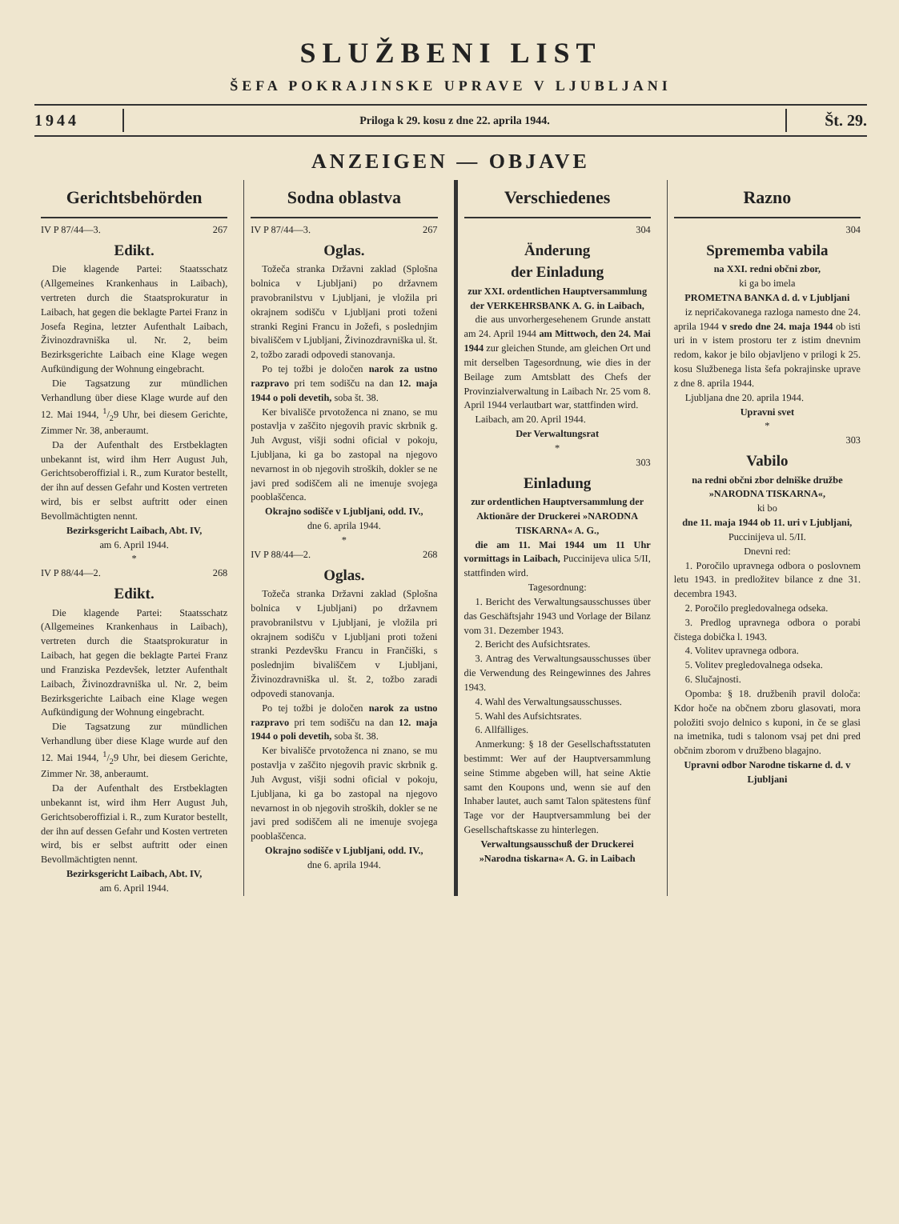SLUŽBENI LIST
ŠEFA POKRAJINSKE UPRAVE V LJUBLJANI
1944 Priloga k 29. kosu z dne 22. aprila 1944. Št. 29.
ANZEIGEN — OBJAVE
Gerichtsbehörden
IV P 87/44—3. 267
Edikt.
Die klagende Partei: Staatsschatz (Allgemeines Krankenhaus in Laibach), vertreten durch die Staatsprokuratur in Laibach, hat gegen die beklagte Partei Franz in Josefa Regina, letzter Aufenthalt Laibach, Živinozdravniška ul. Nr. 2, beim Bezirksgerichte Laibach eine Klage wegen Aufkündigung der Wohnung eingebracht.
Die Tagsatzung zur mündlichen Verhandlung über diese Klage wurde auf den 12. Mai 1944, 1/29 Uhr, bei diesem Gerichte, Zimmer Nr. 38, anberaumt.
Da der Aufenthalt des Erstbeklagten unbekannt ist, wird ihm Herr August Juh, Gerichtsoberoffizial i. R., zum Kurator bestellt, der ihn auf dessen Gefahr und Kosten vertreten wird, bis er selbst auftritt oder einen Bevollmächtigten nennt.
Bezirksgericht Laibach, Abt. IV,
am 6. April 1944.
*
IV P 88/44—2. 268
Edikt.
Die klagende Partei: Staatsschatz (Allgemeines Krankenhaus in Laibach), vertreten durch die Staatsprokuratur in Laibach, hat gegen die beklagte Partei Franz und Franziska Pezdevšek, letzter Aufenthalt Laibach, Živinozdravniška ul. Nr. 2, beim Bezirksgerichte Laibach eine Klage wegen Aufkündigung der Wohnung eingebracht.
Die Tagsatzung zur mündlichen Verhandlung über diese Klage wurde auf den 12. Mai 1944, 1/29 Uhr, bei diesem Gerichte, Zimmer Nr. 38, anberaumt.
Da der Aufenthalt des Erstbeklagten unbekannt ist, wird ihm Herr August Juh, Gerichtsoberoffizial i. R., zum Kurator bestellt, der ihn auf dessen Gefahr und Kosten vertreten wird, bis er selbst auftritt oder einen Bevollmächtigten nennt.
Bezirksgericht Laibach, Abt. IV,
am 6. April 1944.
Sodna oblastva
IV P 87/44—3. 267
Oglas.
Tožeča stranka Državni zaklad (Splošna bolnica v Ljubljani) po državnem pravobranilstvu v Ljubljani, je vložila pri okrajnem sodišču v Ljubljani proti toženi stranki Regini Francu in Jožefi, s poslednjim bivališčem v Ljubljani, Živinozdravniška ul. št. 2, tožbo zaradi odpovedi stanovanja.
Po tej tožbi je določen narok za ustno razpravo pri tem sodišču na dan 12. maja 1944 o poli devetih, soba št. 38.
Ker bivališče prvotoženca ni znano, se mu postavlja v zaščito njegovih pravic skrbnik g. Juh Avgust, višji sodni oficial v pokoju, Ljubljana, ki ga bo zastopal na njegovo nevarnost in ob njegovih stroških, dokler se ne javi pred sodiščem ali ne imenuje svojega pooblaščenca.
Okrajno sodišče v Ljubljani, odd. IV.,
dne 6. aprila 1944.
*
IV P 88/44—2. 268
Oglas.
Tožeča stranka Državni zaklad (Splošna bolnica v Ljubljani) po državnem pravobranilstvu v Ljubljani, je vložila pri okrajnem sodišču v Ljubljani proti toženi stranki Pezdevšku Francu in Frančiški, s poslednjim bivališčem v Ljubljani, Živinozdravniška ul. št. 2, tožbo zaradi odpovedi stanovanja.
Po tej tožbi je določen narok za ustno razpravo pri tem sodišču na dan 12. maja 1944 o poli devetih, soba št. 38.
Ker bivališče prvotoženca ni znano, se mu postavlja v zaščito njegovih pravic skrbnik g. Juh Avgust, višji sodni oficial v pokoju, Ljubljana, ki ga bo zastopal na njegovo nevarnost in ob njegovih stroških, dokler se ne javi pred sodiščem ali ne imenuje svojega pooblaščenca.
Okrajno sodišče v Ljubljani, odd. IV.,
dne 6. aprila 1944.
Verschiedenes
304
Änderung
der Einladung
zur XXI. ordentlichen Hauptversammlung der VERKEHRSBANK A. G. in Laibach,
die aus unvorhergesehenem Grunde anstatt am 24. April 1944 am Mittwoch, den 24. Mai 1944 zur gleichen Stunde, am gleichen Ort und mit derselben Tagesordnung, wie dies in der Beilage zum Amtsblatt des Chefs der Provinzialverwaltung in Laibach Nr. 25 vom 8. April 1944 verlautbart war, stattfinden wird.
Laibach, am 20. April 1944.
Der Verwaltungsrat
*
303
Einladung
zur ordentlichen Hauptversammlung der Aktionäre der Druckerei »NARODNA TISKARNA« A. G.,
die am 11. Mai 1944 um 11 Uhr vormittags in Laibach, Puccinijeva ulica 5/II, stattfinden wird.
Tagesordnung:
1. Bericht des Verwaltungsausschusses über das Geschäftsjahr 1943 und Vorlage der Bilanz vom 31. Dezember 1943.
2. Bericht des Aufsichtsrates.
3. Antrag des Verwaltungsausschusses über die Verwendung des Reingewinnes des Jahres 1943.
4. Wahl des Verwaltungsausschusses.
5. Wahl des Aufsichtsrates.
6. Allfälliges.
Anmerkung: § 18 der Gesellschaftsstatuten bestimmt: Wer auf der Hauptversammlung seine Stimme abgeben will, hat seine Aktie samt den Koupons und, wenn sie auf den Inhaber lautet, auch samt Talon spätestens fünf Tage vor der Hauptversammlung bei der Gesellschaftskasse zu hinterlegen.
Verwaltungsausschuß der Druckerei »Narodna tiskarna« A. G. in Laibach
Razno
304
Sprememba vabila
na XXI. redni občni zbor,
ki ga bo imela
PROMETNA BANKA d. d. v Ljubljani
iz nepričakovanega razloga namesto dne 24. aprila 1944 v sredo dne 24. maja 1944 ob isti uri in v istem prostoru ter z istim dnevnim redom, kakor je bilo objavljeno v prilogi k 25. kosu Službenega lista šefa pokrajinske uprave z dne 8. aprila 1944.
Ljubljana dne 20. aprila 1944.
Upravni svet
*
303
Vabilo
na redni občni zbor delniške družbe »NARODNA TISKARNA«,
ki bo
dne 11. maja 1944 ob 11. uri v Ljubljani, Puccinijeva ul. 5/II.
Dnevni red:
1. Poročilo upravnega odbora o poslovnem letu 1943. in predložitev bilance z dne 31. decembra 1943.
2. Poročilo pregledovalnega odseka.
3. Predlog upravnega odbora o porabi čistega dobička l. 1943.
4. Volitev upravnega odbora.
5. Volitev pregledovalnega odseka.
6. Slučajnosti.
Opomba: § 18. družbenih pravil določa: Kdor hoče na občnem zboru glasovati, mora položiti svojo delnico s kuponi, in če se glasi na imetnika, tudi s talonom vsaj pet dni pred občnim zborom v družbeno blagajno.
Upravni odbor Narodne tiskarne d. d. v Ljubljani